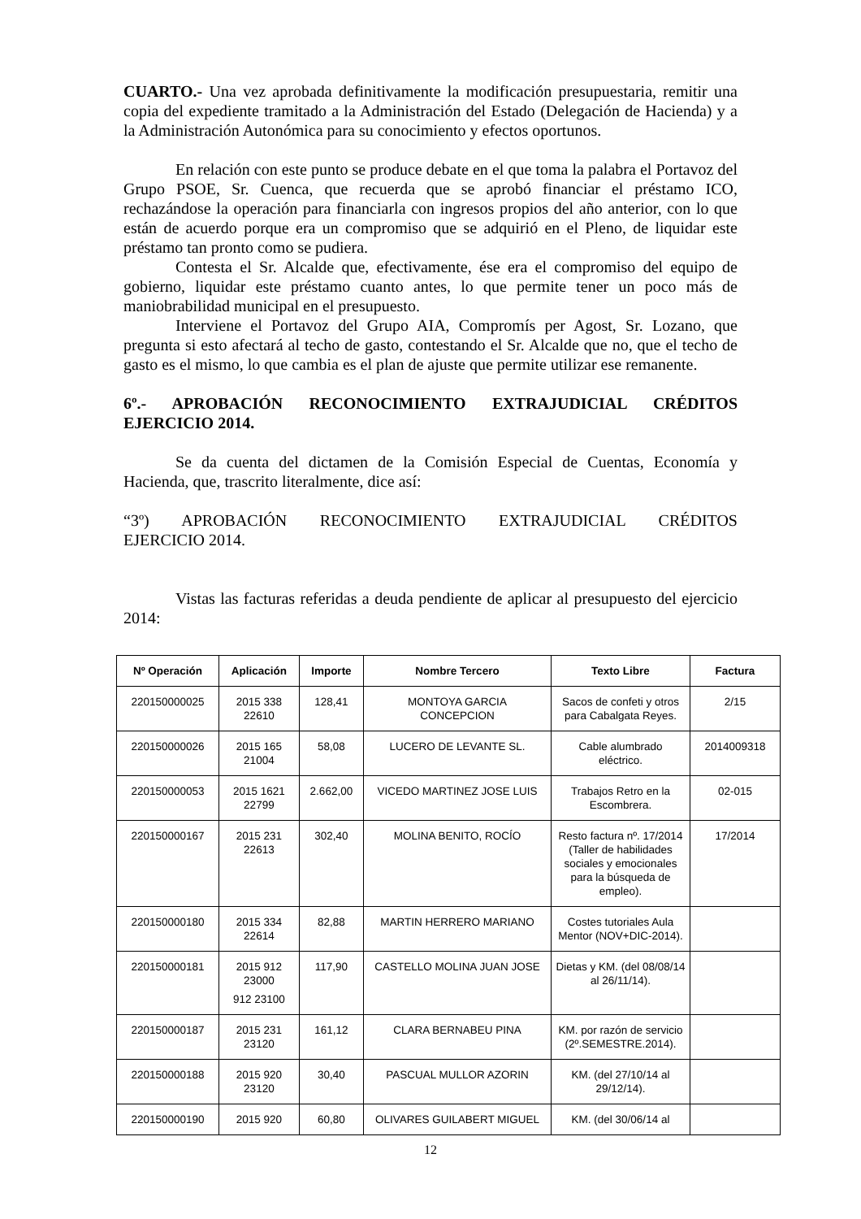CUARTO.- Una vez aprobada definitivamente la modificación presupuestaria, remitir una copia del expediente tramitado a la Administración del Estado (Delegación de Hacienda) y a la Administración Autonómica para su conocimiento y efectos oportunos.
En relación con este punto se produce debate en el que toma la palabra el Portavoz del Grupo PSOE, Sr. Cuenca, que recuerda que se aprobó financiar el préstamo ICO, rechazándose la operación para financiarla con ingresos propios del año anterior, con lo que están de acuerdo porque era un compromiso que se adquirió en el Pleno, de liquidar este préstamo tan pronto como se pudiera.
Contesta el Sr. Alcalde que, efectivamente, ése era el compromiso del equipo de gobierno, liquidar este préstamo cuanto antes, lo que permite tener un poco más de maniobrabilidad municipal en el presupuesto.
Interviene el Portavoz del Grupo AIA, Compromís per Agost, Sr. Lozano, que pregunta si esto afectará al techo de gasto, contestando el Sr. Alcalde que no, que el techo de gasto es el mismo, lo que cambia es el plan de ajuste que permite utilizar ese remanente.
6º.- APROBACIÓN RECONOCIMIENTO EXTRAJUDICIAL CRÉDITOS
EJERCICIO 2014.
Se da cuenta del dictamen de la Comisión Especial de Cuentas, Economía y Hacienda, que, trascrito literalmente, dice así:
“3º) APROBACIÓN RECONOCIMIENTO EXTRAJUDICIAL CRÉDITOS
EJERCICIO 2014.
Vistas las facturas referidas a deuda pendiente de aplicar al presupuesto del ejercicio 2014:
| Nº Operación | Aplicación | Importe | Nombre Tercero | Texto Libre | Factura |
| --- | --- | --- | --- | --- | --- |
| 220150000025 | 2015 338 22610 | 128,41 | MONTOYA GARCIA CONCEPCION | Sacos de confeti y otros para Cabalgata Reyes. | 2/15 |
| 220150000026 | 2015 165 21004 | 58,08 | LUCERO DE LEVANTE SL. | Cable alumbrado eléctrico. | 2014009318 |
| 220150000053 | 2015 1621 22799 | 2.662,00 | VICEDO MARTINEZ JOSE LUIS | Trabajos Retro en la Escombrera. | 02-015 |
| 220150000167 | 2015 231 22613 | 302,40 | MOLINA BENITO, ROCÍO | Resto factura nº. 17/2014 (Taller de habilidades sociales y emocionales para la búsqueda de empleo). | 17/2014 |
| 220150000180 | 2015 334 22614 | 82,88 | MARTIN HERRERO MARIANO | Costes tutoriales Aula Mentor (NOV+DIC-2014). | |
| 220150000181 | 2015 912 23000 912 23100 | 117,90 | CASTELLO MOLINA JUAN JOSE | Dietas y KM. (del 08/08/14 al 26/11/14). | |
| 220150000187 | 2015 231 23120 | 161,12 | CLARA BERNABEU PINA | KM. por razón de servicio (2º.SEMESTRE.2014). | |
| 220150000188 | 2015 920 23120 | 30,40 | PASCUAL MULLOR AZORIN | KM. (del 27/10/14 al 29/12/14). | |
| 220150000190 | 2015 920 | 60,80 | OLIVARES GUILABERT MIGUEL | KM. (del 30/06/14 al | |
12